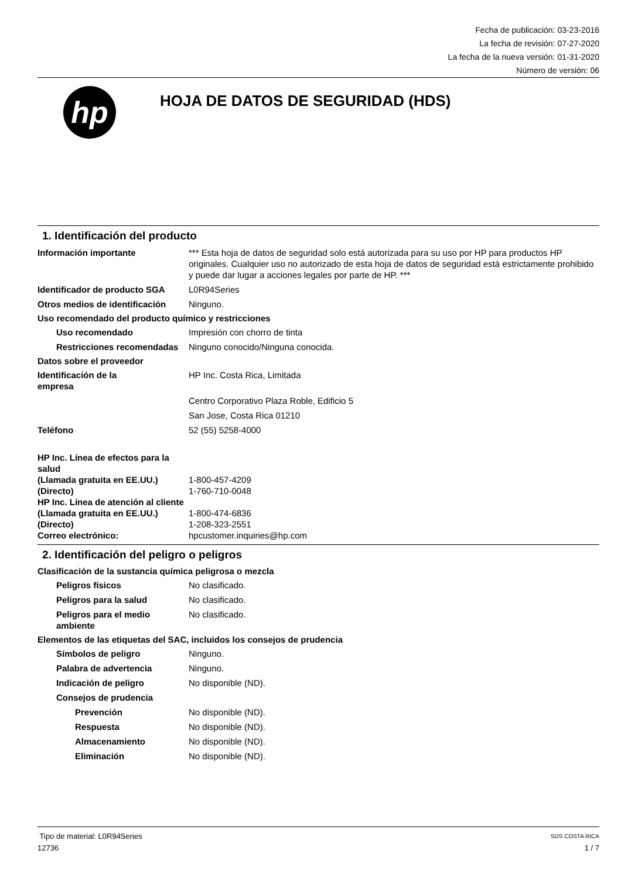Fecha de publicación: 03-23-2016
La fecha de revisión: 07-27-2020
La fecha de la nueva versión: 01-31-2020
Número de versión: 06
hp
HOJA DE DATOS DE SEGURIDAD (HDS)
1. Identificación del producto
Información importante *** Esta hoja de datos de seguridad solo está autorizada para su uso por HP para productos HP originales. Cualquier uso no autorizado de esta hoja de datos de seguridad está estrictamente prohibido y puede dar lugar a acciones legales por parte de HP. ***
Identificador de producto SGA
L0R94Series
Otros medios de identificación
Ninguno.
Uso recomendado del producto químico y restricciones
Uso recomendado Impresión con chorro de tinta
Restricciones recomendadas
Ninguno conocido/Ninguna conocida.
Datos sobre el proveedor
Identificación de la
empresa
HP Inc. Costa Rica, Limitada
Centro Corporativo Plaza Roble, Edificio 5
San Jose, Costa Rica 01210
Teléfono 52 (55) 5258-4000
HP Inc. Línea de efectos para la salud
(Llamada gratuita en EE.UU.) 1-800-457-4209
(Directo) 1-760-710-0048
HP Inc. Línea de atención al cliente
(Llamada gratuita en EE.UU.) 1-800-474-6836
(Directo) 1-208-323-2551
Correo electrónico: hpcustomer.inquiries@hp.com
2. Identificación del peligro o peligros
Clasificación de la sustancia química peligrosa o mezcla
Peligros físicos No clasificado.
Peligros para la salud No clasificado.
Peligros para el medio ambiente
No clasificado.
Elementos de las etiquetas del SAC, incluidos los consejos de prudencia
Símbolos de peligro Ninguno.
Palabra de advertencia Ninguno.
Indicación de peligro No disponible (ND).
Consejos de prudencia
Prevención No disponible (ND).
Respuesta No disponible (ND).
Almacenamiento No disponible (ND).
Eliminación No disponible (ND).
Tipo de material: L0R94Series SDS COSTA RICA
12736 1 / 7